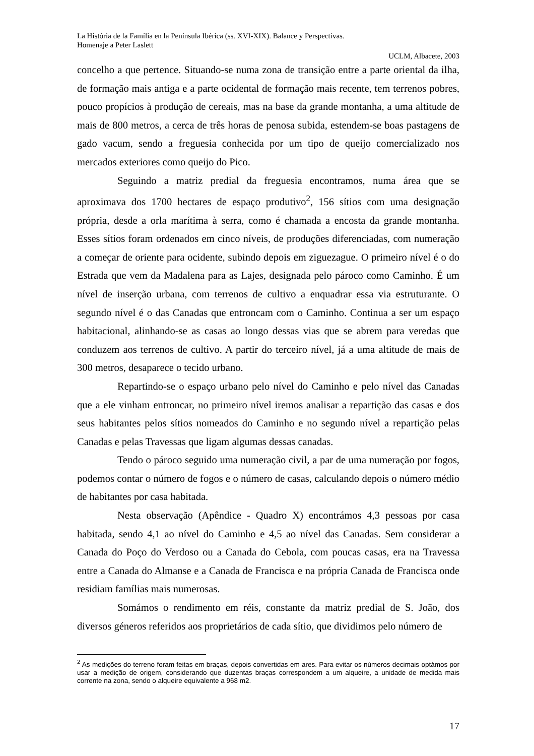La História de la Família en la Península Ibérica (ss. XVI-XIX). Balance y Perspectivas.
Homenaje a Peter Laslett
UCLM, Albacete, 2003
concelho a que pertence. Situando-se numa zona de transição entre a parte oriental da ilha, de formação mais antiga e a parte ocidental de formação mais recente, tem terrenos pobres, pouco propícios à produção de cereais, mas na base da grande montanha, a uma altitude de mais de 800 metros, a cerca de três horas de penosa subida, estendem-se boas pastagens de gado vacum, sendo a freguesia conhecida por um tipo de queijo comercializado nos mercados exteriores como queijo do Pico.
Seguindo a matriz predial da freguesia encontramos, numa área que se aproximava dos 1700 hectares de espaço produtivo<sup>2</sup>, 156 sítios com uma designação própria, desde a orla marítima à serra, como é chamada a encosta da grande montanha. Esses sítios foram ordenados em cinco níveis, de produções diferenciadas, com numeração a começar de oriente para ocidente, subindo depois em ziguezague. O primeiro nível é o do Estrada que vem da Madalena para as Lajes, designada pelo pároco como Caminho. É um nível de inserção urbana, com terrenos de cultivo a enquadrar essa via estruturante. O segundo nível é o das Canadas que entroncam com o Caminho. Continua a ser um espaço habitacional, alinhando-se as casas ao longo dessas vias que se abrem para veredas que conduzem aos terrenos de cultivo. A partir do terceiro nível, já a uma altitude de mais de 300 metros, desaparece o tecido urbano.
Repartindo-se o espaço urbano pelo nível do Caminho e pelo nível das Canadas que a ele vinham entroncar, no primeiro nível iremos analisar a repartição das casas e dos seus habitantes pelos sítios nomeados do Caminho e no segundo nível a repartição pelas Canadas e pelas Travessas que ligam algumas dessas canadas.
Tendo o pároco seguido uma numeração civil, a par de uma numeração por fogos, podemos contar o número de fogos e o número de casas, calculando depois o número médio de habitantes por casa habitada.
Nesta observação (Apêndice - Quadro X) encontrámos 4,3 pessoas por casa habitada, sendo 4,1 ao nível do Caminho e 4,5 ao nível das Canadas. Sem considerar a Canada do Poço do Verdoso ou a Canada do Cebola, com poucas casas, era na Travessa entre a Canada do Almanse e a Canada de Francisca e na própria Canada de Francisca onde residiam famílias mais numerosas.
Somámos o rendimento em réis, constante da matriz predial de S. João, dos diversos géneros referidos aos proprietários de cada sítio, que dividimos pelo número de
<sup>2</sup> As medições do terreno foram feitas em braças, depois convertidas em ares. Para evitar os números decimais optámos por usar a medição de origem, considerando que duzentas braças correspondem a um alqueire, a unidade de medida mais corrente na zona, sendo o alqueire equivalente a 968 m2.
17